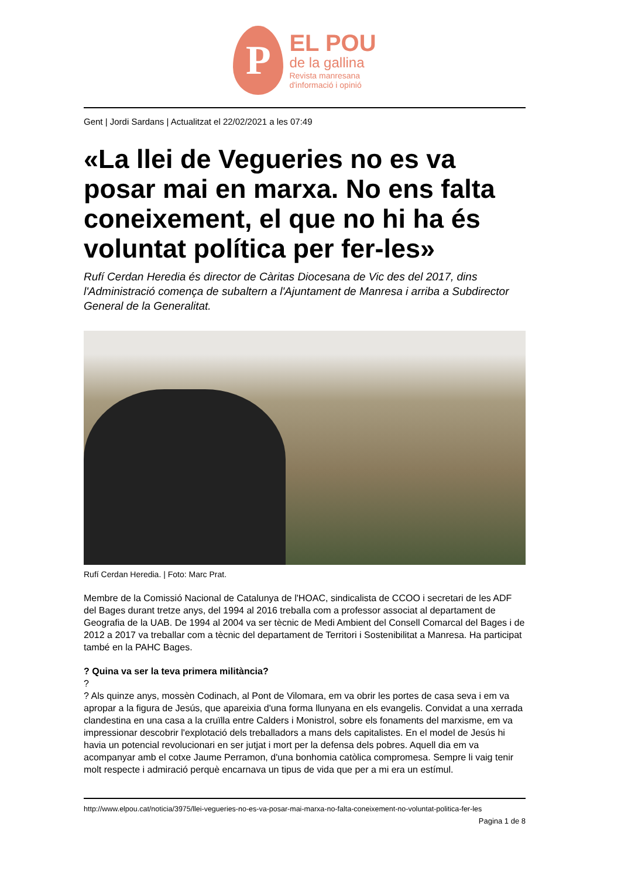P
EL POU
de la gallina
Revista manresana
d'informació i opinió
Gent | Jordi Sardans | Actualitzat el 22/02/2021 a les 07:49
«La llei de Vegueries no es va posar mai en marxa. No ens falta coneixement, el que no hi ha és voluntat política per fer-les»
Rufí Cerdan Heredia és director de Càritas Diocesana de Vic des del 2017, dins l'Administració comença de subaltern a l'Ajuntament de Manresa i arriba a Subdirector General de la Generalitat.
Rufí Cerdan Heredia. | Foto: Marc Prat.
Membre de la Comissió Nacional de Catalunya de l'HOAC, sindicalista de CCOO i secretari de les ADF del Bages durant tretze anys, del 1994 al 2016 treballa com a professor associat al departament de Geografia de la UAB. De 1994 al 2004 va ser tècnic de Medi Ambient del Consell Comarcal del Bages i de 2012 a 2017 va treballar com a tècnic del departament de Territori i Sostenibilitat a Manresa. Ha participat també en la PAHC Bages.
? Quina va ser la teva primera militància?
?
? Als quinze anys, mossèn Codinach, al Pont de Vilomara, em va obrir les portes de casa seva i em va apropar a la figura de Jesús, que apareixia d'una forma llunyana en els evangelis. Convidat a una xerrada clandestina en una casa a la cruïlla entre Calders i Monistrol, sobre els fonaments del marxisme, em va impressionar descobrir l'explotació dels treballadors a mans dels capitalistes. En el model de Jesús hi havia un potencial revolucionari en ser jutjat i mort per la defensa dels pobres. Aquell dia em va acompanyar amb el cotxe Jaume Perramon, d'una bonhomia catòlica compromesa. Sempre li vaig tenir molt respecte i admiració perquè encarnava un tipus de vida que per a mi era un estímul.
http://www.elpou.cat/noticia/3975/llei-vegueries-no-es-va-posar-mai-marxa-no-falta-coneixement-no-voluntat-politica-fer-les
Pagina 1 de 8